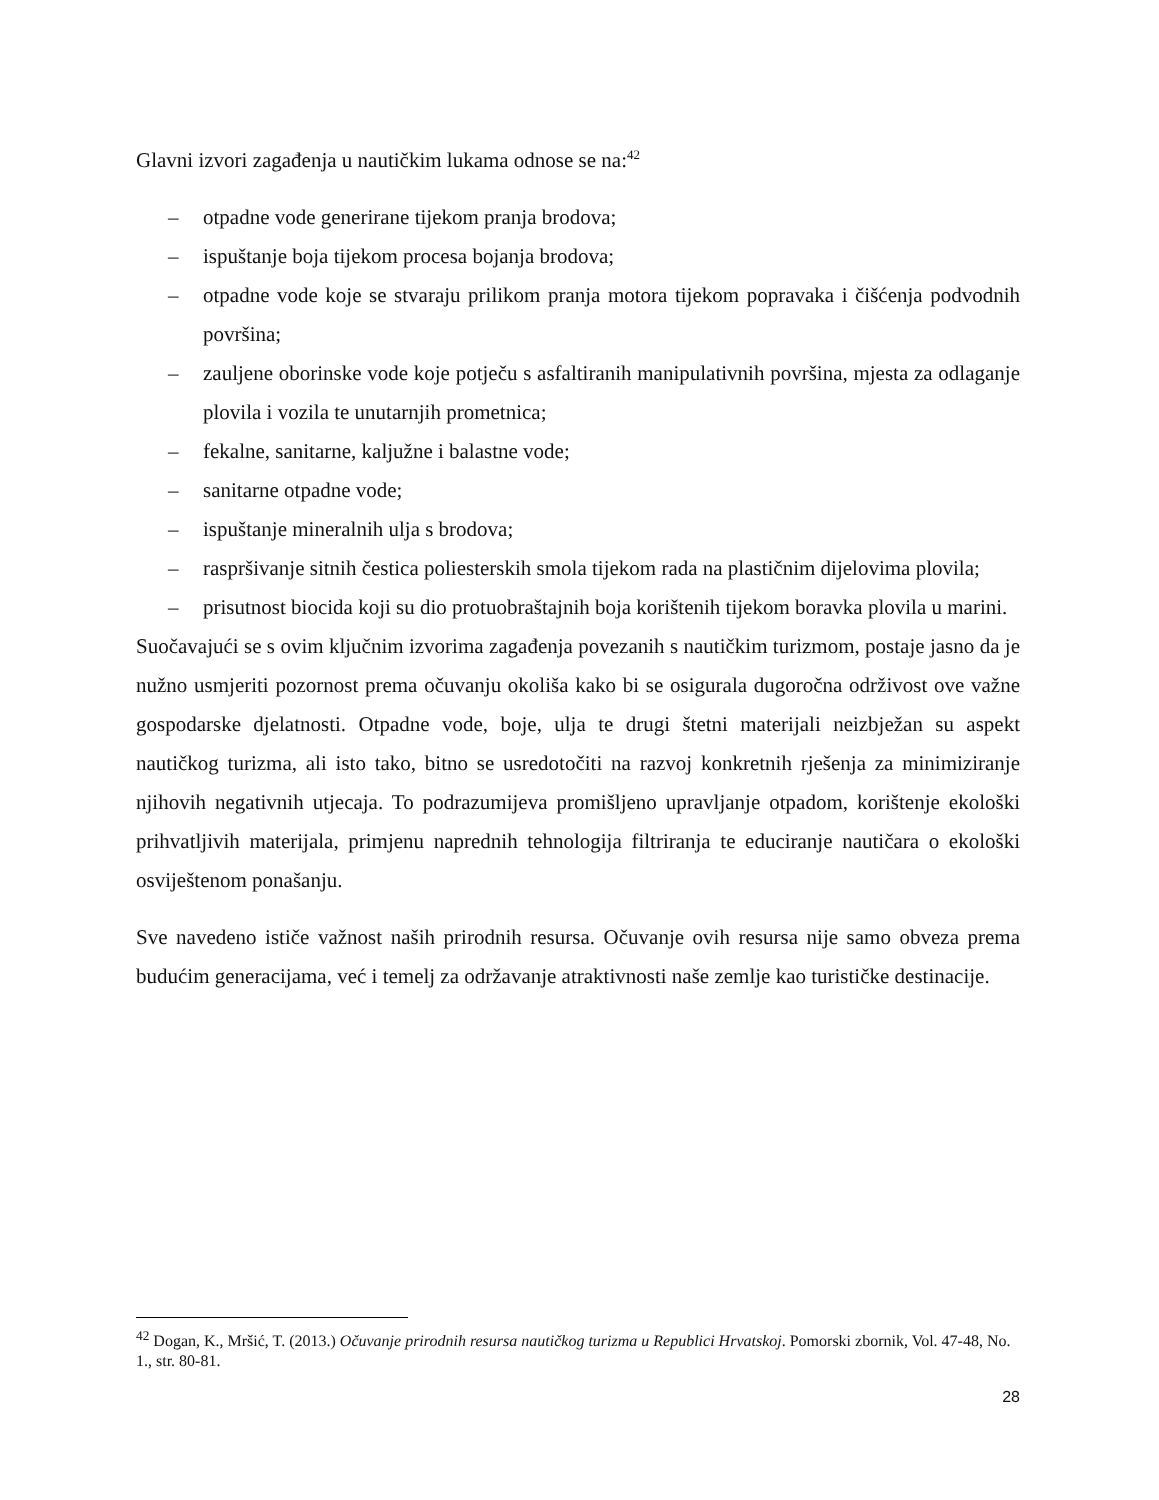Glavni izvori zagađenja u nautičkim lukama odnose se na:<sup>42</sup>
– otpadne vode generirane tijekom pranja brodova;
– ispuštanje boja tijekom procesa bojanja brodova;
– otpadne vode koje se stvaraju prilikom pranja motora tijekom popravaka i čišćenja podvodnih površina;
– zauljene oborinske vode koje potječu s asfaltiranih manipulativnih površina, mjesta za odlaganje plovila i vozila te unutarnjih prometnica;
– fekalne, sanitarne, kaljužne i balastne vode;
– sanitarne otpadne vode;
– ispuštanje mineralnih ulja s brodova;
– raspršivanje sitnih čestica poliesterskih smola tijekom rada na plastičnim dijelovima plovila;
– prisutnost biocida koji su dio protuobraštajnih boja korištenih tijekom boravka plovila u marini.
Suočavajući se s ovim ključnim izvorima zagađenja povezanih s nautičkim turizmom, postaje jasno da je nužno usmjeriti pozornost prema očuvanju okoliša kako bi se osigurala dugoročna održivost ove važne gospodarske djelatnosti. Otpadne vode, boje, ulja te drugi štetni materijali neizbježan su aspekt nautičkog turizma, ali isto tako, bitno se usredotočiti na razvoj konkretnih rješenja za minimiziranje njihovih negativnih utjecaja. To podrazumijeva promišljeno upravljanje otpadom, korištenje ekološki prihvatljivih materijala, primjenu naprednih tehnologija filtriranja te educiranje nautičara o ekološki osviještenom ponašanju.
Sve navedeno ističe važnost naših prirodnih resursa. Očuvanje ovih resursa nije samo obveza prema budućim generacijama, već i temelj za održavanje atraktivnosti naše zemlje kao turističke destinacije.
<sup>42</sup> Dogan, K., Mršić, T. (2013.) Očuvanje prirodnih resursa nautičkog turizma u Republici Hrvatskoj. Pomorski zbornik, Vol. 47-48, No. 1., str. 80-81.
28